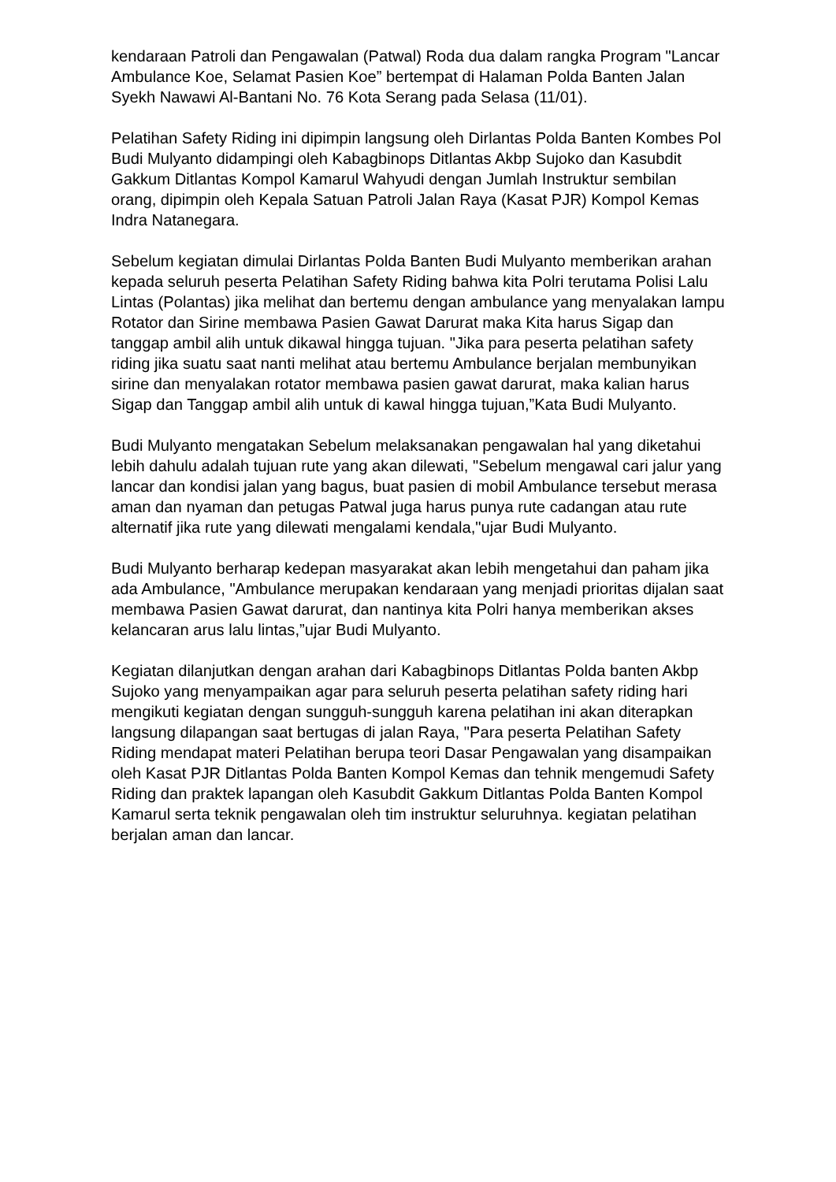kendaraan Patroli dan Pengawalan (Patwal) Roda dua dalam rangka Program "Lancar Ambulance Koe, Selamat Pasien Koe” bertempat di Halaman Polda Banten Jalan Syekh Nawawi Al-Bantani No. 76 Kota Serang pada Selasa (11/01).
Pelatihan Safety Riding ini dipimpin langsung oleh Dirlantas Polda Banten Kombes Pol Budi Mulyanto didampingi oleh Kabagbinops Ditlantas Akbp Sujoko dan Kasubdit Gakkum Ditlantas Kompol Kamarul Wahyudi dengan Jumlah Instruktur sembilan orang, dipimpin oleh Kepala Satuan Patroli Jalan Raya (Kasat PJR) Kompol Kemas Indra Natanegara.
Sebelum kegiatan dimulai Dirlantas Polda Banten Budi Mulyanto memberikan arahan kepada seluruh peserta Pelatihan Safety Riding bahwa kita Polri terutama Polisi Lalu Lintas (Polantas) jika melihat dan bertemu dengan ambulance yang menyalakan lampu Rotator dan Sirine membawa Pasien Gawat Darurat maka Kita harus Sigap dan tanggap ambil alih untuk dikawal hingga tujuan. "Jika para peserta pelatihan safety riding jika suatu saat nanti melihat atau bertemu Ambulance berjalan membunyikan sirine dan menyalakan rotator membawa pasien gawat darurat, maka kalian harus Sigap dan Tanggap ambil alih untuk di kawal hingga tujuan,”Kata Budi Mulyanto.
Budi Mulyanto mengatakan Sebelum melaksanakan pengawalan hal yang diketahui lebih dahulu adalah tujuan rute yang akan dilewati, "Sebelum mengawal cari jalur yang lancar dan kondisi jalan yang bagus, buat pasien di mobil Ambulance tersebut merasa aman dan nyaman dan petugas Patwal juga harus punya rute cadangan atau rute alternatif jika rute yang dilewati mengalami kendala,"ujar Budi Mulyanto.
Budi Mulyanto berharap kedepan masyarakat akan lebih mengetahui dan paham jika ada Ambulance, "Ambulance merupakan kendaraan yang menjadi prioritas dijalan saat membawa Pasien Gawat darurat, dan nantinya kita Polri hanya memberikan akses kelancaran arus lalu lintas,”ujar Budi Mulyanto.
Kegiatan dilanjutkan dengan arahan dari Kabagbinops Ditlantas Polda banten Akbp Sujoko yang menyampaikan agar para seluruh peserta pelatihan safety riding hari mengikuti kegiatan dengan sungguh-sungguh karena pelatihan ini akan diterapkan langsung dilapangan saat bertugas di jalan Raya, "Para peserta Pelatihan Safety Riding mendapat materi Pelatihan berupa teori Dasar Pengawalan yang disampaikan oleh Kasat PJR Ditlantas Polda Banten Kompol Kemas dan tehnik mengemudi Safety Riding dan praktek lapangan oleh Kasubdit Gakkum Ditlantas Polda Banten Kompol Kamarul serta teknik pengawalan oleh tim instruktur seluruhnya. kegiatan pelatihan berjalan aman dan lancar.